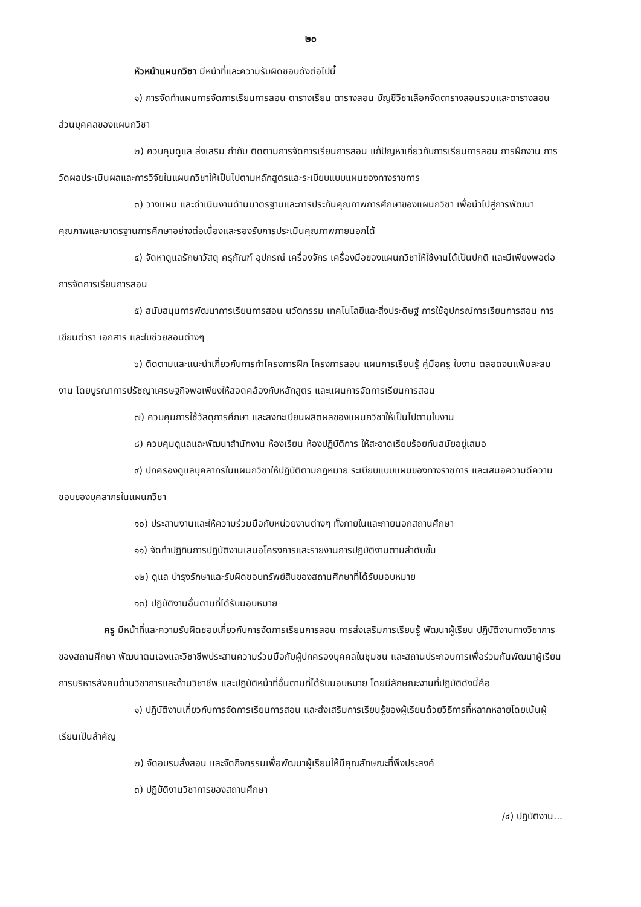๒๐
หัวหน้าแผนกวิชา มีหน้าที่และความรับผิดชอบดังต่อไปนี้
๑) การจัดทำแผนการจัดการเรียนการสอน ตารางเรียน ตารางสอน บัญชีวิชาเลือกจัดตารางสอนรวมและตารางสอนส่วนบุคคลของแผนกวิชา
๒) ควบคุมดูแล ส่งเสริม กำกับ ติดตามการจัดการเรียนการสอน แก้ปัญหาเกี่ยวกับการเรียนการสอน การฝึกงาน การวัดผลประเมินผลและการวิจัยในแผนกวิชาให้เป็นไปตามหลักสูตรและระเบียบแบบแผนของทางราชการ
๓) วางแผน และดำเนินงานด้านมาตรฐานและการประกันคุณภาพการศึกษาของแผนกวิชา เพื่อนำไปสู่การพัฒนาคุณภาพและมาตรฐานการศึกษาอย่างต่อเนื่องและรองรับการประเมินคุณภาพภายนอกได้
๔) จัดหาดูแลรักษาวัสดุ ครุภัณฑ์ อุปกรณ์ เครื่องจักร เครื่องมือของแผนกวิชาให้ใช้งานได้เป็นปกติ และมีเพียงพอต่อการจัดการเรียนการสอน
๕) สนับสนุนการพัฒนาการเรียนการสอน นวัตกรรม เทคโนโลยีและสิ่งประดิษฐ์ การใช้อุปกรณ์การเรียนการสอน การเขียนตำรา เอกสาร และใบช่วยสอนต่างๆ
๖) ติดตามและแนะนำเกี่ยวกับการทำโครงการฝึก โครงการสอน แผนการเรียนรู้ คู่มือครู ใบงาน ตลอดจนแฟ้มสะสมงาน โดยบูรณาการปรัชญาเศรษฐกิจพอเพียงให้สอดคล้องกับหลักสูตร และแผนการจัดการเรียนการสอน
๗) ควบคุมการใช้วัสดุการศึกษา และลงทะเบียนผลิตผลของแผนกวิชาให้เป็นไปตามใบงาน
๘) ควบคุมดูแลและพัฒนาสำนักงาน ห้องเรียน ห้องปฏิบัติการ ให้สะอาดเรียบร้อยทันสมัยอยู่เสมอ
๙) ปกครองดูแลบุคลากรในแผนกวิชาให้ปฏิบัติตามกฎหมาย ระเบียบแบบแผนของทางราชการ และเสนอความดีความชอบของบุคลากรในแผนกวิชา
๑๐) ประสานงานและให้ความร่วมมือกับหน่วยงานต่างๆ ทั้งภายในและภายนอกสถานศึกษา
๑๑) จัดทำปฏิทินการปฏิบัติงานเสนอโครงการและรายงานการปฏิบัติงานตามลำดับขั้น
๑๒) ดูแล บำรุงรักษาและรับผิดชอบทรัพย์สินของสถานศึกษาที่ได้รับมอบหมาย
๑๓) ปฏิบัติงานอื่นตามที่ได้รับมอบหมาย
ครู มีหน้าที่และความรับผิดชอบเกี่ยวกับการจัดการเรียนการสอน การส่งเสริมการเรียนรู้ พัฒนาผู้เรียน ปฏิบัติงานทางวิชาการของสถานศึกษา พัฒนาตนเองและวิชาชีพประสานความร่วมมือกับผู้ปกครองบุคคลในชุมชน และสถานประกอบการเพื่อร่วมกันพัฒนาผู้เรียนการบริหารสังคมด้านวิชาการและด้านวิชาชีพ และปฏิบัติหน้าที่อื่นตามที่ได้รับมอบหมาย โดยมีลักษณะงานที่ปฏิบัติดังนี้คือ
๑) ปฏิบัติงานเกี่ยวกับการจัดการเรียนการสอน และส่งเสริมการเรียนรู้ของผู้เรียนด้วยวิธีการที่หลากหลายโดยเน้นผู้เรียนเป็นสำคัญ
๒) จัดอบรมสั่งสอน และจัดกิจกรรมเพื่อพัฒนาผู้เรียนให้มีคุณลักษณะที่พึงประสงค์
๓) ปฏิบัติงานวิชาการของสถานศึกษา
/๔) ปฏิบัติงาน...